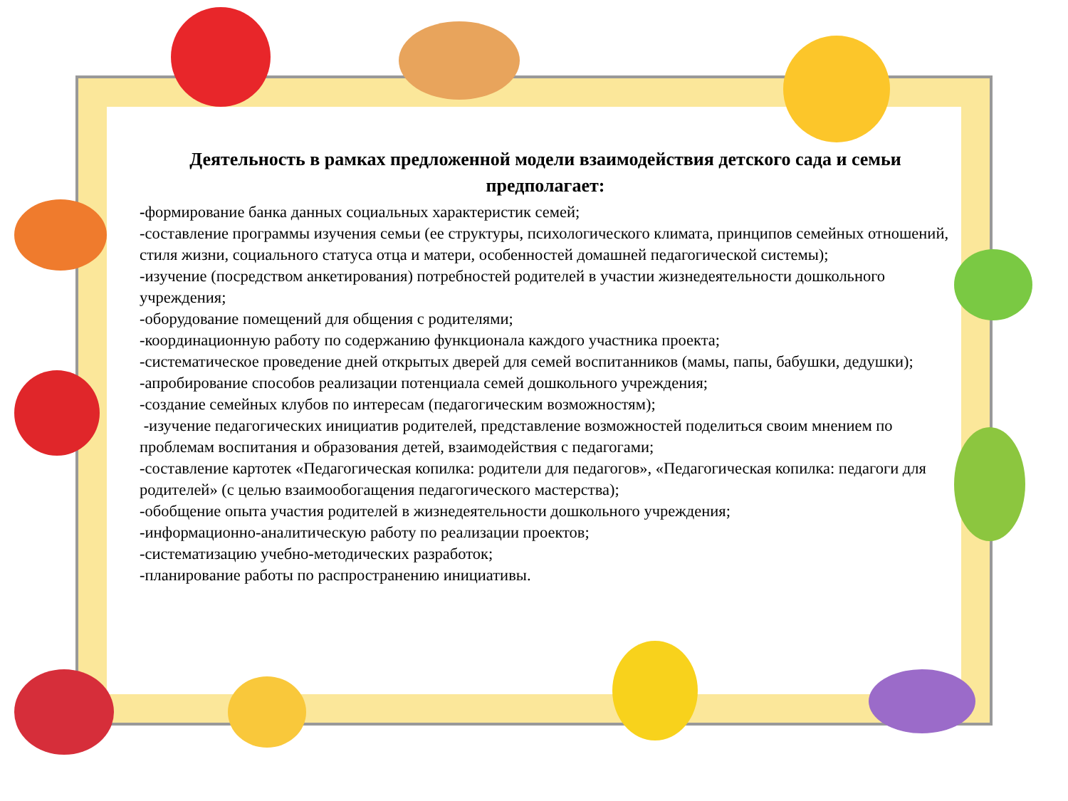Деятельность в рамках предложенной модели взаимодействия детского сада и семьи предполагает:
-формирование банка данных социальных характеристик семей;
-составление программы изучения семьи (ее структуры, психологического климата, принципов семейных отношений, стиля жизни, социального статуса отца и матери, особенностей домашней педагогической системы);
-изучение (посредством анкетирования) потребностей родителей в участии жизнедеятельности дошкольного учреждения;
-оборудование помещений для общения с родителями;
-координационную работу по содержанию функционала каждого участника проекта;
-систематическое проведение дней открытых дверей для семей воспитанников (мамы, папы, бабушки, дедушки);
-апробирование способов реализации потенциала семей дошкольного учреждения;
-создание семейных клубов по интересам (педагогическим возможностям);
-изучение педагогических инициатив родителей, представление возможностей поделиться своим мнением по проблемам воспитания и образования детей, взаимодействия с педагогами;
-составление картотек «Педагогическая копилка: родители для педагогов», «Педагогическая копилка: педагоги для родителей» (с целью взаимообогащения педагогического мастерства);
-обобщение опыта участия родителей в жизнедеятельности дошкольного учреждения;
-информационно-аналитическую работу по реализации проектов;
-систематизацию учебно-методических разработок;
-планирование работы по распространению инициативы.